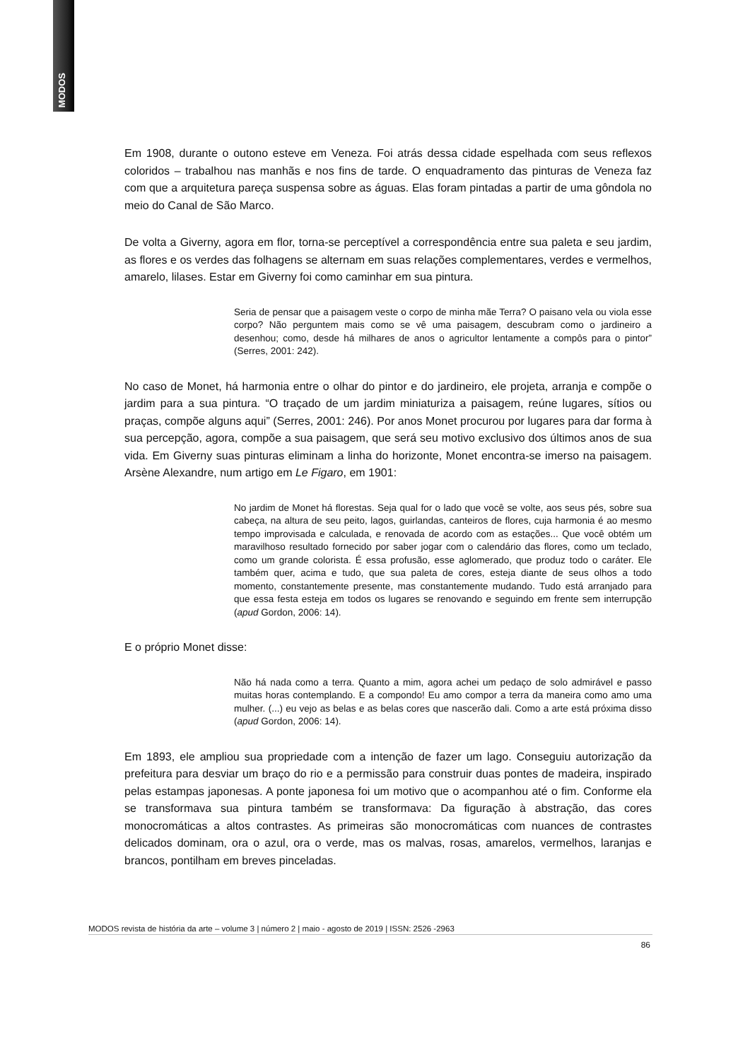MODOS
Em 1908, durante o outono esteve em Veneza. Foi atrás dessa cidade espelhada com seus reflexos coloridos – trabalhou nas manhãs e nos fins de tarde. O enquadramento das pinturas de Veneza faz com que a arquitetura pareça suspensa sobre as águas. Elas foram pintadas a partir de uma gôndola no meio do Canal de São Marco.
De volta a Giverny, agora em flor, torna-se perceptível a correspondência entre sua paleta e seu jardim, as flores e os verdes das folhagens se alternam em suas relações complementares, verdes e vermelhos, amarelo, lilases. Estar em Giverny foi como caminhar em sua pintura.
Seria de pensar que a paisagem veste o corpo de minha mãe Terra? O paisano vela ou viola esse corpo? Não perguntem mais como se vê uma paisagem, descubram como o jardineiro a desenhou; como, desde há milhares de anos o agricultor lentamente a compôs para o pintor” (Serres, 2001: 242).
No caso de Monet, há harmonia entre o olhar do pintor e do jardineiro, ele projeta, arranja e compõe o jardim para a sua pintura. “O traçado de um jardim miniaturiza a paisagem, reúne lugares, sítios ou praças, compõe alguns aqui” (Serres, 2001: 246). Por anos Monet procurou por lugares para dar forma à sua percepção, agora, compõe a sua paisagem, que será seu motivo exclusivo dos últimos anos de sua vida. Em Giverny suas pinturas eliminam a linha do horizonte, Monet encontra-se imerso na paisagem. Arsène Alexandre, num artigo em Le Figaro, em 1901:
No jardim de Monet há florestas. Seja qual for o lado que você se volte, aos seus pés, sobre sua cabeça, na altura de seu peito, lagos, guirlandas, canteiros de flores, cuja harmonia é ao mesmo tempo improvisada e calculada, e renovada de acordo com as estações... Que você obtém um maravilhoso resultado fornecido por saber jogar com o calendário das flores, como um teclado, como um grande colorista. É essa profusão, esse aglomerado, que produz todo o caráter. Ele também quer, acima e tudo, que sua paleta de cores, esteja diante de seus olhos a todo momento, constantemente presente, mas constantemente mudando. Tudo está arranjado para que essa festa esteja em todos os lugares se renovando e seguindo em frente sem interrupção (apud Gordon, 2006: 14).
E o próprio Monet disse:
Não há nada como a terra. Quanto a mim, agora achei um pedaço de solo admirável e passo muitas horas contemplando. E a compondo! Eu amo compor a terra da maneira como amo uma mulher. (...) eu vejo as belas e as belas cores que nascerão dali. Como a arte está próxima disso (apud Gordon, 2006: 14).
Em 1893, ele ampliou sua propriedade com a intenção de fazer um lago. Conseguiu autorização da prefeitura para desviar um braço do rio e a permissão para construir duas pontes de madeira, inspirado pelas estampas japonesas. A ponte japonesa foi um motivo que o acompanhou até o fim. Conforme ela se transformava sua pintura também se transformava: Da figuração à abstração, das cores monocromáticas a altos contrastes. As primeiras são monocromáticas com nuances de contrastes delicados dominam, ora o azul, ora o verde, mas os malvas, rosas, amarelos, vermelhos, laranjas e brancos, pontilham em breves pinceladas.
MODOS revista de história da arte – volume 3 | número 2 | maio - agosto de 2019 | ISSN: 2526 -2963
86